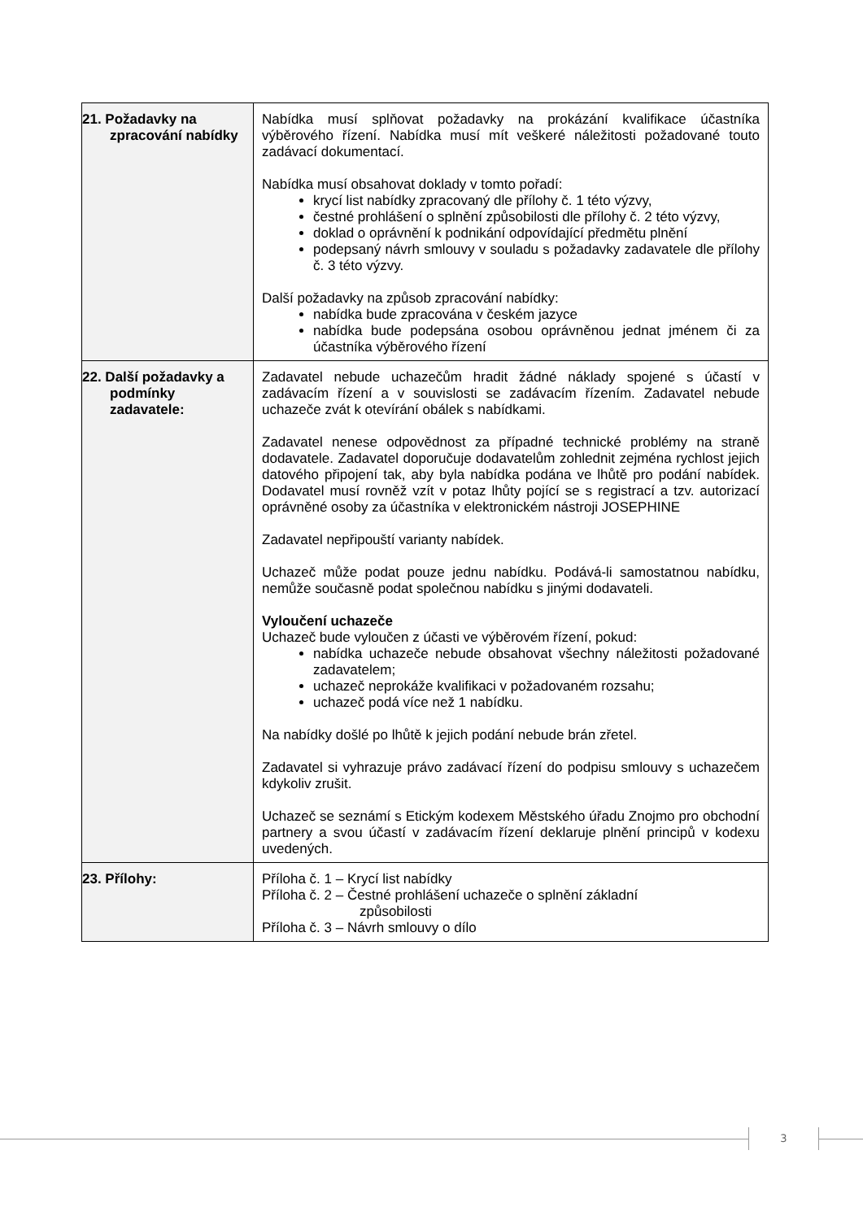| 21. Požadavky na zpracování nabídky | Nabídka musí splňovat požadavky na prokázání kvalifikace účastníka výběrového řízení. Nabídka musí mít veškeré náležitosti požadované touto zadávací dokumentací. Nabídka musí obsahovat doklady v tomto pořadí: krycí list nabídky zpracovaný dle přílohy č. 1 této výzvy, čestné prohlášení o splnění způsobilosti dle přílohy č. 2 této výzvy, doklad o oprávnění k podnikání odpovídající předmětu plnění podepsaný návrh smlouvy v souladu s požadavky zadavatele dle přílohy č. 3 této výzvy. Další požadavky na způsob zpracování nabídky: nabídka bude zpracována v českém jazyce nabídka bude podepsána osobou oprávněnou jednat jménem či za účastníka výběrového řízení |
| 22. Další požadavky a podmínky zadavatele: | Zadavatel nebude uchazečům hradit žádné náklady spojené s účastí v zadávacím řízení a v souvislosti se zadávacím řízením. Zadavatel nebude uchazeče zvát k otevírání obálek s nabídkami. Zadavatel nenese odpovědnost za případné technické problémy na straně dodavatele. Zadavatel doporučuje dodavatelům zohlednit zejména rychlost jejich datového připojení tak, aby byla nabídka podána ve lhůtě pro podání nabídek. Dodavatel musí rovněž vzít v potaz lhůty pojící se s registrací a tzv. autorizací oprávněné osoby za účastníka v elektronickém nástroji JOSEPHINE Zadavatel nepřipouští varianty nabídek. Uchazeč může podat pouze jednu nabídku. Podává-li samostatnou nabídku, nemůže současně podat společnou nabídku s jinými dodavateli. Vyloučení uchazeče Uchazeč bude vyloučen z účasti ve výběrovém řízení, pokud: nabídka uchazeče nebude obsahovat všechny náležitosti požadované zadavatelem; uchazeč neprokáže kvalifikaci v požadovaném rozsahu; uchazeč podá více než 1 nabídku. Na nabídky došlé po lhůtě k jejich podání nebude brán zřetel. Zadavatel si vyhrazuje právo zadávací řízení do podpisu smlouvy s uchazečem kdykoliv zrušit. Uchazeč se seznámí s Etickým kodexem Městského úřadu Znojmo pro obchodní partnery a svou účastí v zadávacím řízení deklaruje plnění principů v kodexu uvedených. |
| 23. Přílohy: | Příloha č. 1 – Krycí list nabídky Příloha č. 2 – Čestné prohlášení uchazeče o splnění základní způsobilosti Příloha č. 3 – Návrh smlouvy o dílo |
3